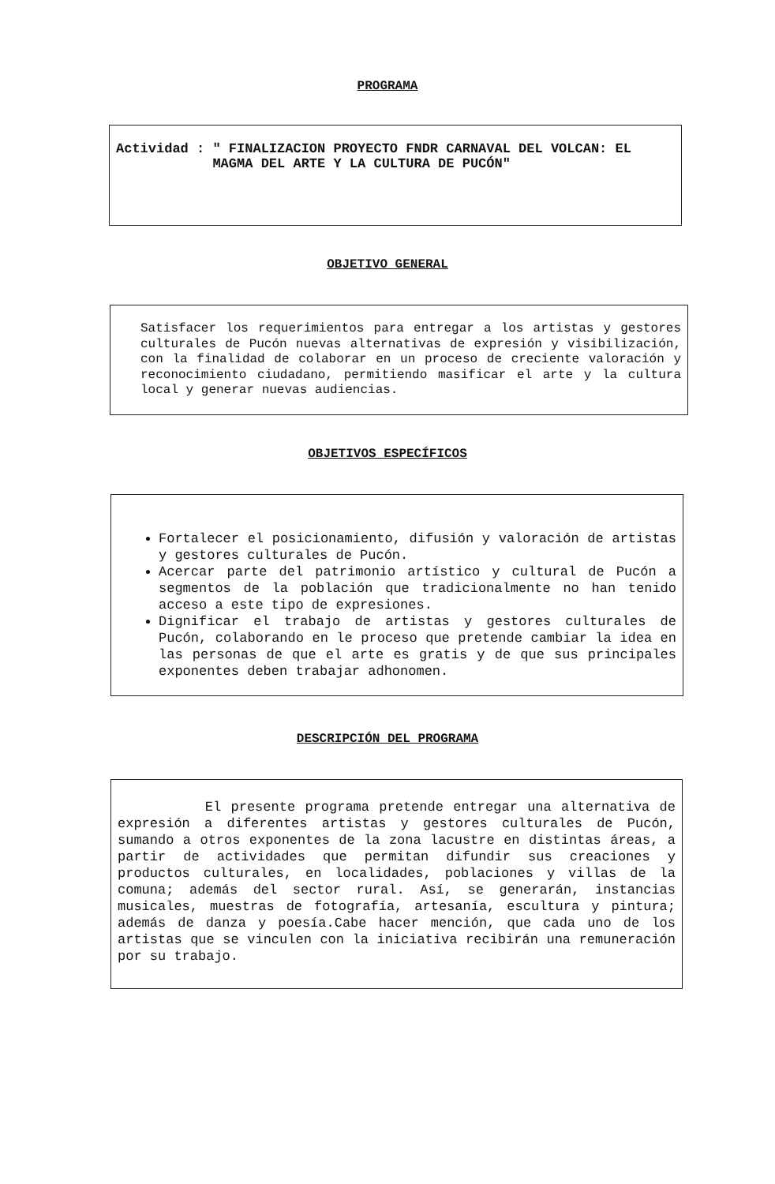PROGRAMA
Actividad : " FINALIZACION PROYECTO FNDR CARNAVAL DEL VOLCAN: EL MAGMA DEL ARTE Y LA CULTURA DE PUCÓN"
OBJETIVO GENERAL
Satisfacer los requerimientos para entregar a los artistas y gestores culturales de Pucón nuevas alternativas de expresión y visibilización, con la finalidad de colaborar en un proceso de creciente valoración y reconocimiento ciudadano, permitiendo masificar el arte y la cultura local y generar nuevas audiencias.
OBJETIVOS ESPECÍFICOS
Fortalecer el posicionamiento, difusión y valoración de artistas y gestores culturales de Pucón.
Acercar parte del patrimonio artístico y cultural de Pucón a segmentos de la población que tradicionalmente no han tenido acceso a este tipo de expresiones.
Dignificar el trabajo de artistas y gestores culturales de Pucón, colaborando en le proceso que pretende cambiar la idea en las personas de que el arte es gratis y de que sus principales exponentes deben trabajar adhonomen.
DESCRIPCIÓN DEL PROGRAMA
El presente programa pretende entregar una alternativa de expresión a diferentes artistas y gestores culturales de Pucón, sumando a otros exponentes de la zona lacustre en distintas áreas, a partir de actividades que permitan difundir sus creaciones y productos culturales, en localidades, poblaciones y villas de la comuna; además del sector rural. Así, se generarán, instancias musicales, muestras de fotografía, artesanía, escultura y pintura; además de danza y poesía.Cabe hacer mención, que cada uno de los artistas que se vinculen con la iniciativa recibirán una remuneración por su trabajo.